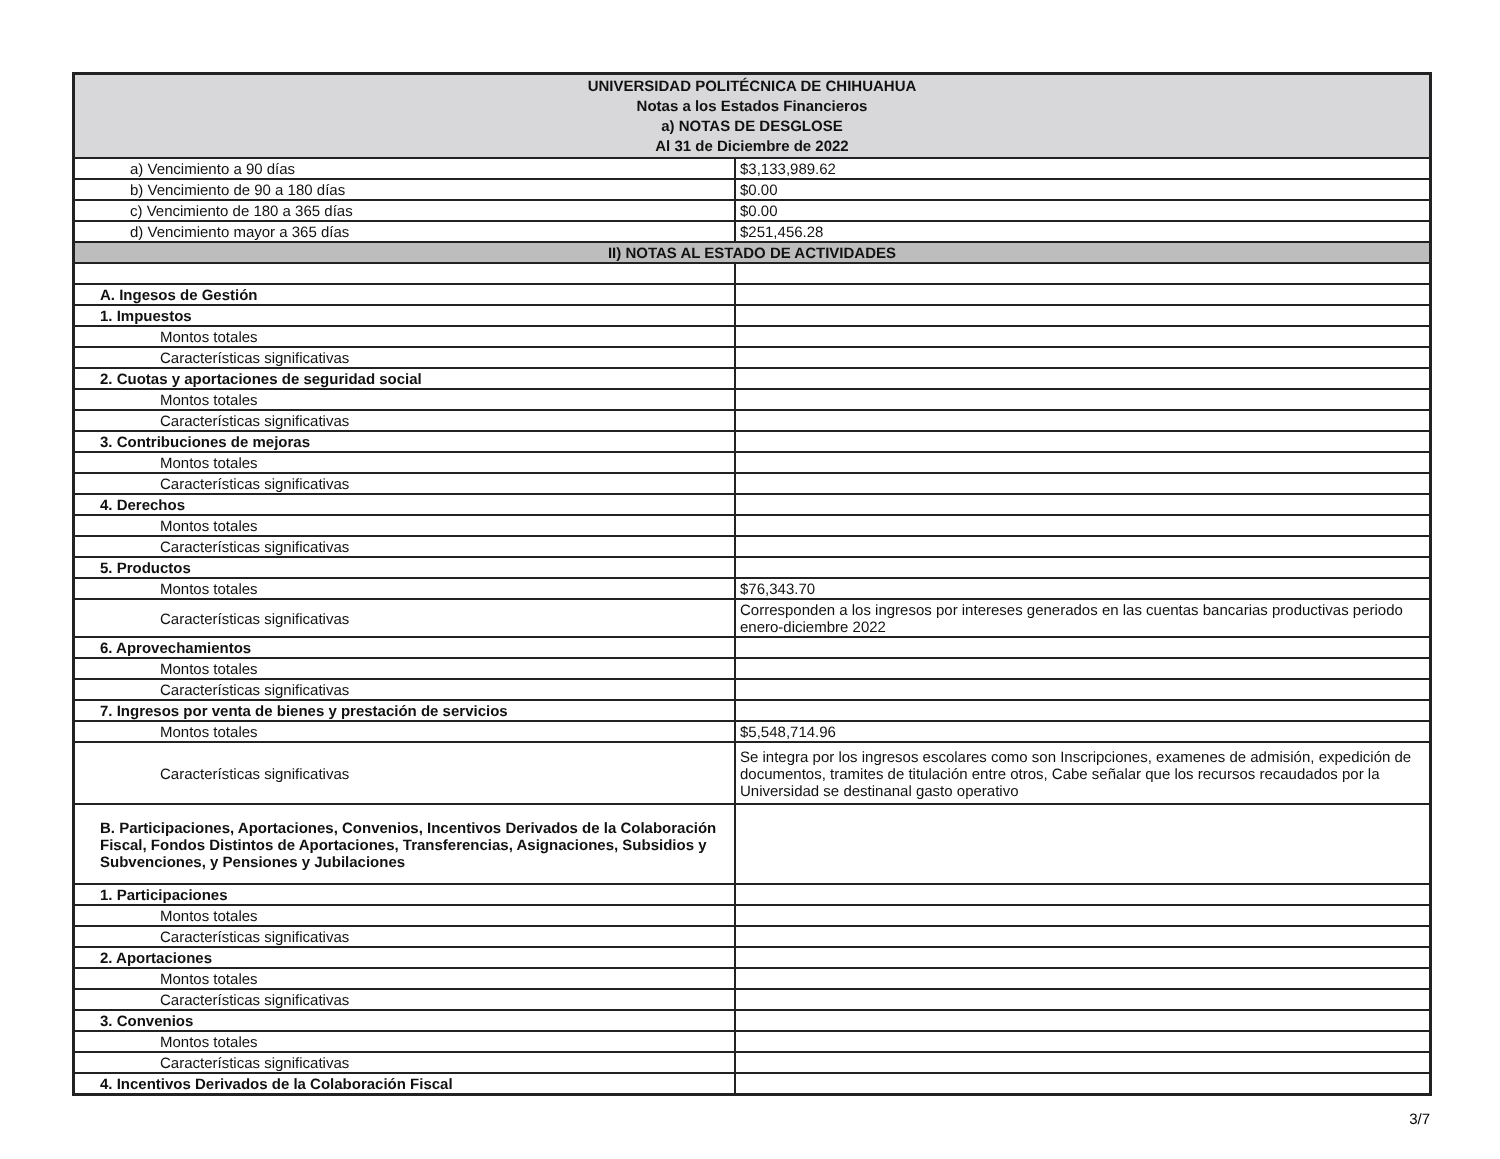| UNIVERSIDAD POLITÉCNICA DE CHIHUAHUA Notas a los Estados Financieros a) NOTAS DE DESGLOSE Al 31 de Diciembre de 2022 | |
| --- | --- |
| a) Vencimiento a 90 días | $3,133,989.62 |
| b) Vencimiento de 90 a 180 días | $0.00 |
| c) Vencimiento de 180 a 365 días | $0.00 |
| d) Vencimiento mayor a 365 días | $251,456.28 |
| II) NOTAS AL ESTADO DE ACTIVIDADES | |
| A. Ingesos de Gestión | |
| 1. Impuestos | |
| Montos totales | |
| Características significativas | |
| 2. Cuotas y aportaciones de seguridad social | |
| Montos totales | |
| Características significativas | |
| 3. Contribuciones de mejoras | |
| Montos totales | |
| Características significativas | |
| 4. Derechos | |
| Montos totales | |
| Características significativas | |
| 5. Productos | |
| Montos totales | $76,343.70 |
| Características significativas | Corresponden a los ingresos por intereses generados en las cuentas bancarias productivas periodo enero-diciembre 2022 |
| 6. Aprovechamientos | |
| Montos totales | |
| Características significativas | |
| 7. Ingresos por venta de bienes y prestación de servicios | |
| Montos totales | $5,548,714.96 |
| Características significativas | Se integra por los ingresos escolares como son Inscripciones, examenes de admisión, expedición de documentos, tramites de titulación entre otros, Cabe señalar que los recursos recaudados por la Universidad se destinanal gasto operativo |
| B. Participaciones, Aportaciones, Convenios, Incentivos Derivados de la Colaboración Fiscal, Fondos Distintos de Aportaciones, Transferencias, Asignaciones, Subsidios y Subvenciones, y Pensiones y Jubilaciones | |
| 1. Participaciones | |
| Montos totales | |
| Características significativas | |
| 2. Aportaciones | |
| Montos totales | |
| Características significativas | |
| 3. Convenios | |
| Montos totales | |
| Características significativas | |
| 4. Incentivos Derivados de la Colaboración Fiscal | |
3/7